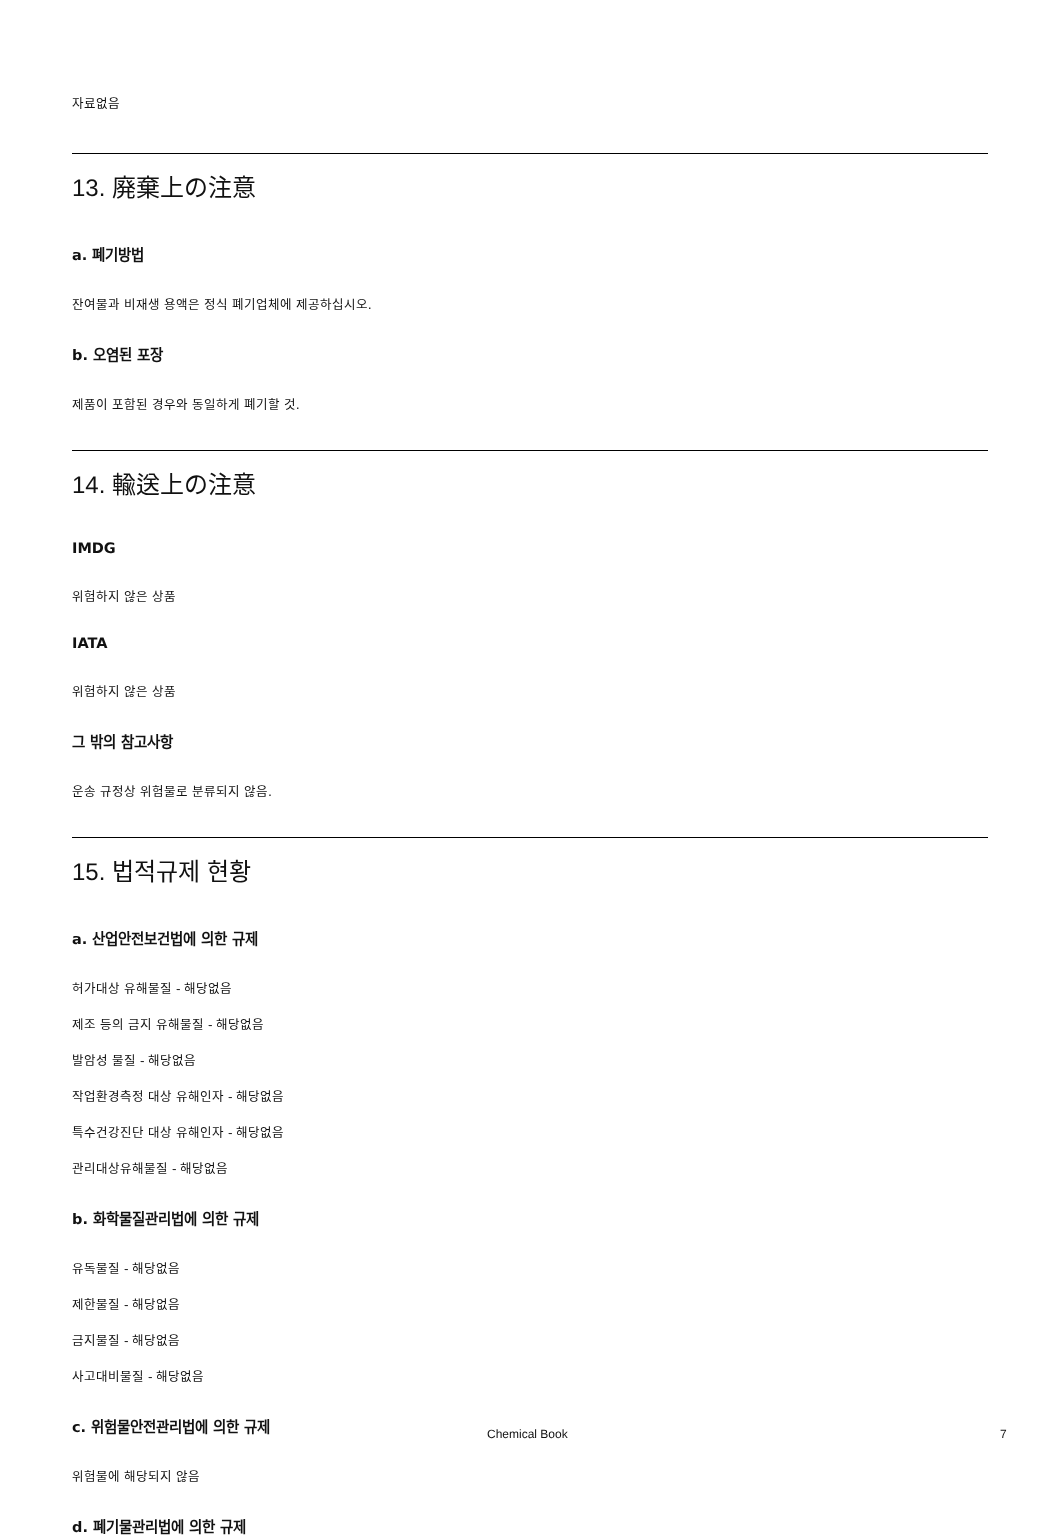자료없음
13. 廃棄上の注意
a. 폐기방법
잔여물과 비재생 용액은 정식 폐기업체에 제공하십시오.
b. 오염된 포장
제품이 포함된 경우와 동일하게 폐기할 것.
14. 輸送上の注意
IMDG
위험하지 않은 상품
IATA
위험하지 않은 상품
그 밖의 참고사항
운송 규정상 위험물로 분류되지 않음.
15. 법적규제 현황
a. 산업안전보건법에 의한 규제
허가대상 유해물질 - 해당없음
제조 등의 금지 유해물질 - 해당없음
발암성 물질 - 해당없음
작업환경측정 대상 유해인자 - 해당없음
특수건강진단 대상 유해인자 - 해당없음
관리대상유해물질 - 해당없음
b. 화학물질관리법에 의한 규제
유독물질 - 해당없음
제한물질 - 해당없음
금지물질 - 해당없음
사고대비물질 - 해당없음
c. 위험물안전관리법에 의한 규제
위험물에 해당되지 않음
d. 폐기물관리법에 의한 규제
Chemical Book 7